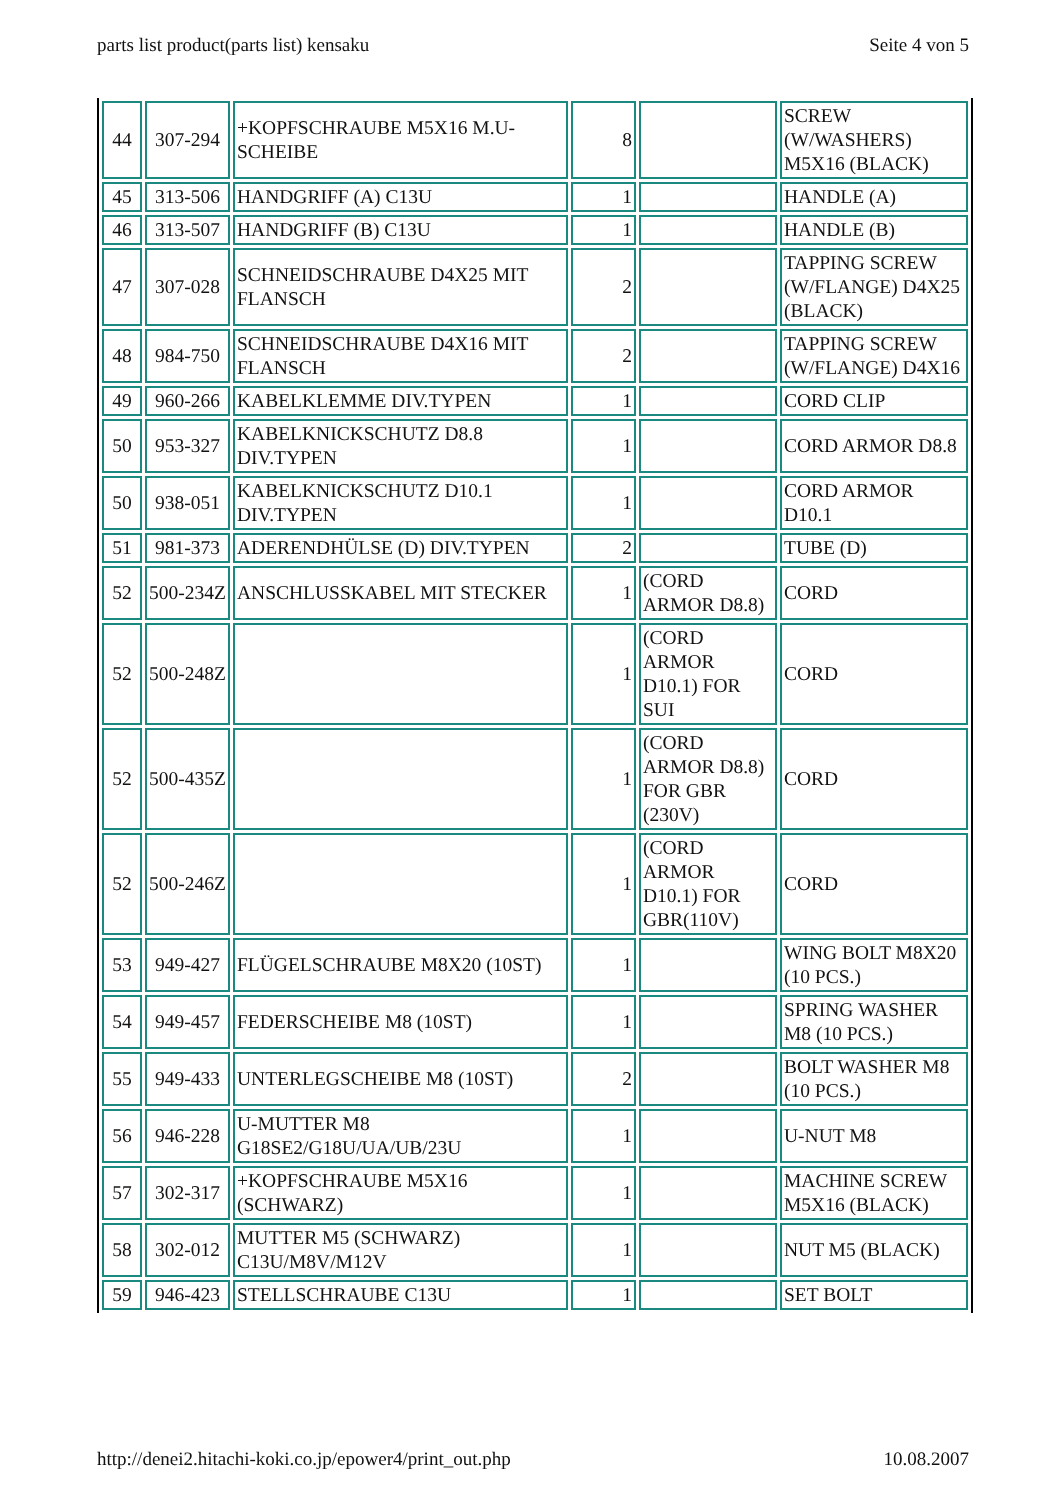parts list product(parts list) kensaku Seite 4 von 5
| 44 | 307-294 | +KOPFSCHRAUBE M5X16 M.U-SCHEIBE | 8 | | SCREW (W/WASHERS) M5X16 (BLACK) |
| 45 | 313-506 | HANDGRIFF (A) C13U | 1 | | HANDLE (A) |
| 46 | 313-507 | HANDGRIFF (B) C13U | 1 | | HANDLE (B) |
| 47 | 307-028 | SCHNEIDSCHRAUBE D4X25 MIT FLANSCH | 2 | | TAPPING SCREW (W/FLANGE) D4X25 (BLACK) |
| 48 | 984-750 | SCHNEIDSCHRAUBE D4X16 MIT FLANSCH | 2 | | TAPPING SCREW (W/FLANGE) D4X16 |
| 49 | 960-266 | KABELKLEMME DIV.TYPEN | 1 | | CORD CLIP |
| 50 | 953-327 | KABELKNICKSCHUTZ D8.8 DIV.TYPEN | 1 | | CORD ARMOR D8.8 |
| 50 | 938-051 | KABELKNICKSCHUTZ D10.1 DIV.TYPEN | 1 | | CORD ARMOR D10.1 |
| 51 | 981-373 | ADERENDHÜLSE (D) DIV.TYPEN | 2 | | TUBE (D) |
| 52 | 500-234Z | ANSCHLUSSKABEL MIT STECKER | 1 | (CORD ARMOR D8.8) | CORD |
| 52 | 500-248Z | | 1 | (CORD ARMOR D10.1) FOR SUI | CORD |
| 52 | 500-435Z | | 1 | (CORD ARMOR D8.8) FOR GBR (230V) | CORD |
| 52 | 500-246Z | | 1 | (CORD ARMOR D10.1) FOR GBR(110V) | CORD |
| 53 | 949-427 | FLÜGELSCHRAUBE M8X20 (10ST) | 1 | | WING BOLT M8X20 (10 PCS.) |
| 54 | 949-457 | FEDERSCHEIBE M8 (10ST) | 1 | | SPRING WASHER M8 (10 PCS.) |
| 55 | 949-433 | UNTERLEGSCHEIBE M8 (10ST) | 2 | | BOLT WASHER M8 (10 PCS.) |
| 56 | 946-228 | U-MUTTER M8 G18SE2/G18U/UA/UB/23U | 1 | | U-NUT M8 |
| 57 | 302-317 | +KOPFSCHRAUBE M5X16 (SCHWARZ) | 1 | | MACHINE SCREW M5X16 (BLACK) |
| 58 | 302-012 | MUTTER M5 (SCHWARZ) C13U/M8V/M12V | 1 | | NUT M5 (BLACK) |
| 59 | 946-423 | STELLSCHRAUBE C13U | 1 | | SET BOLT |
http://denei2.hitachi-koki.co.jp/epower4/print_out.php 10.08.2007